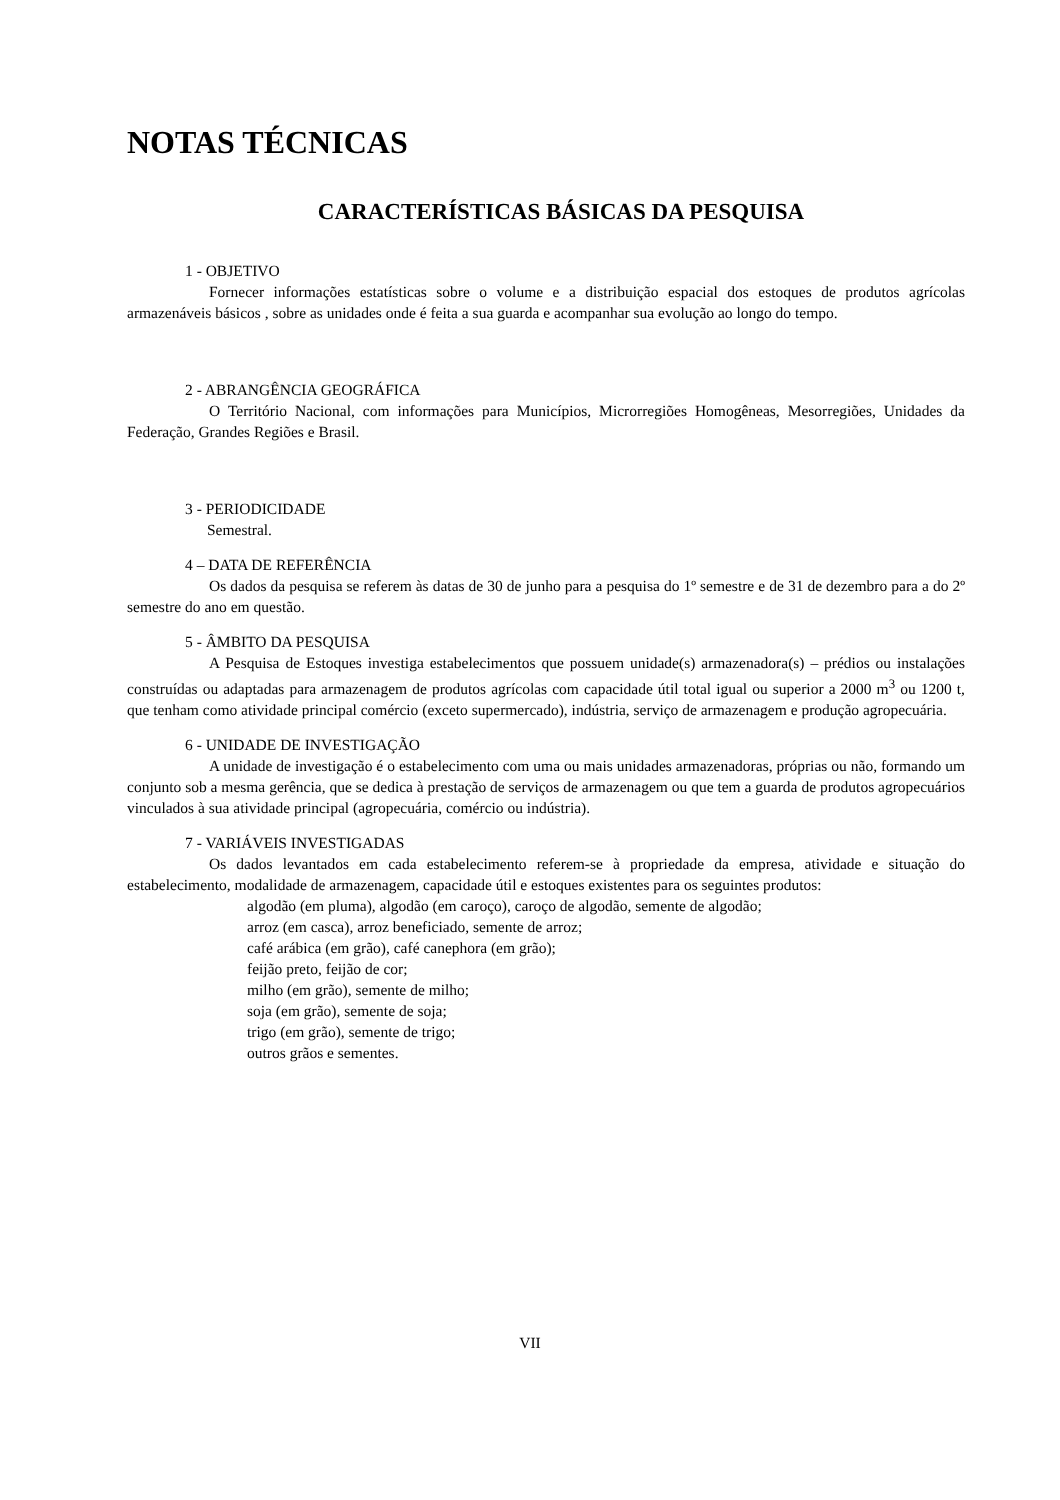NOTAS TÉCNICAS
CARACTERÍSTICAS BÁSICAS DA PESQUISA
1 - OBJETIVO
Fornecer informações estatísticas sobre o volume e a distribuição espacial dos estoques de produtos agrícolas armazenáveis básicos , sobre as unidades onde é feita a sua guarda e acompanhar sua evolução ao longo do tempo.
2 - ABRANGÊNCIA GEOGRÁFICA
O Território Nacional, com informações para Municípios, Microrregiões Homogêneas, Mesorregiões, Unidades da Federação, Grandes Regiões e Brasil.
3 - PERIODICIDADE
Semestral.
4 – DATA DE REFERÊNCIA
Os dados da pesquisa se referem às datas de 30 de junho para a pesquisa do 1º semestre e de 31 de dezembro para a do 2º semestre do ano em questão.
5 - ÂMBITO DA PESQUISA
A Pesquisa de Estoques investiga estabelecimentos que possuem unidade(s) armazenadora(s) – prédios ou instalações construídas ou adaptadas para armazenagem de produtos agrícolas com capacidade útil total igual ou superior a 2000 m<sup>3</sup> ou 1200 t, que tenham como atividade principal comércio (exceto supermercado), indústria, serviço de armazenagem e produção agropecuária.
6 - UNIDADE DE INVESTIGAÇÃO
A unidade de investigação é o estabelecimento com uma ou mais unidades armazenadoras, próprias ou não, formando um conjunto sob a mesma gerência, que se dedica à prestação de serviços de armazenagem ou que tem a guarda de produtos agropecuários vinculados à sua atividade principal (agropecuária, comércio ou indústria).
7 - VARIÁVEIS INVESTIGADAS
Os dados levantados em cada estabelecimento referem-se à propriedade da empresa, atividade e situação do estabelecimento, modalidade de armazenagem, capacidade útil e estoques existentes para os seguintes produtos:
algodão (em pluma), algodão (em caroço), caroço de algodão, semente de algodão;
arroz (em casca), arroz beneficiado, semente de arroz;
café arábica (em grão), café canephora (em grão);
feijão preto, feijão de cor;
milho (em grão), semente de milho;
soja (em grão), semente de soja;
trigo (em grão), semente de trigo;
outros grãos e sementes.
VII